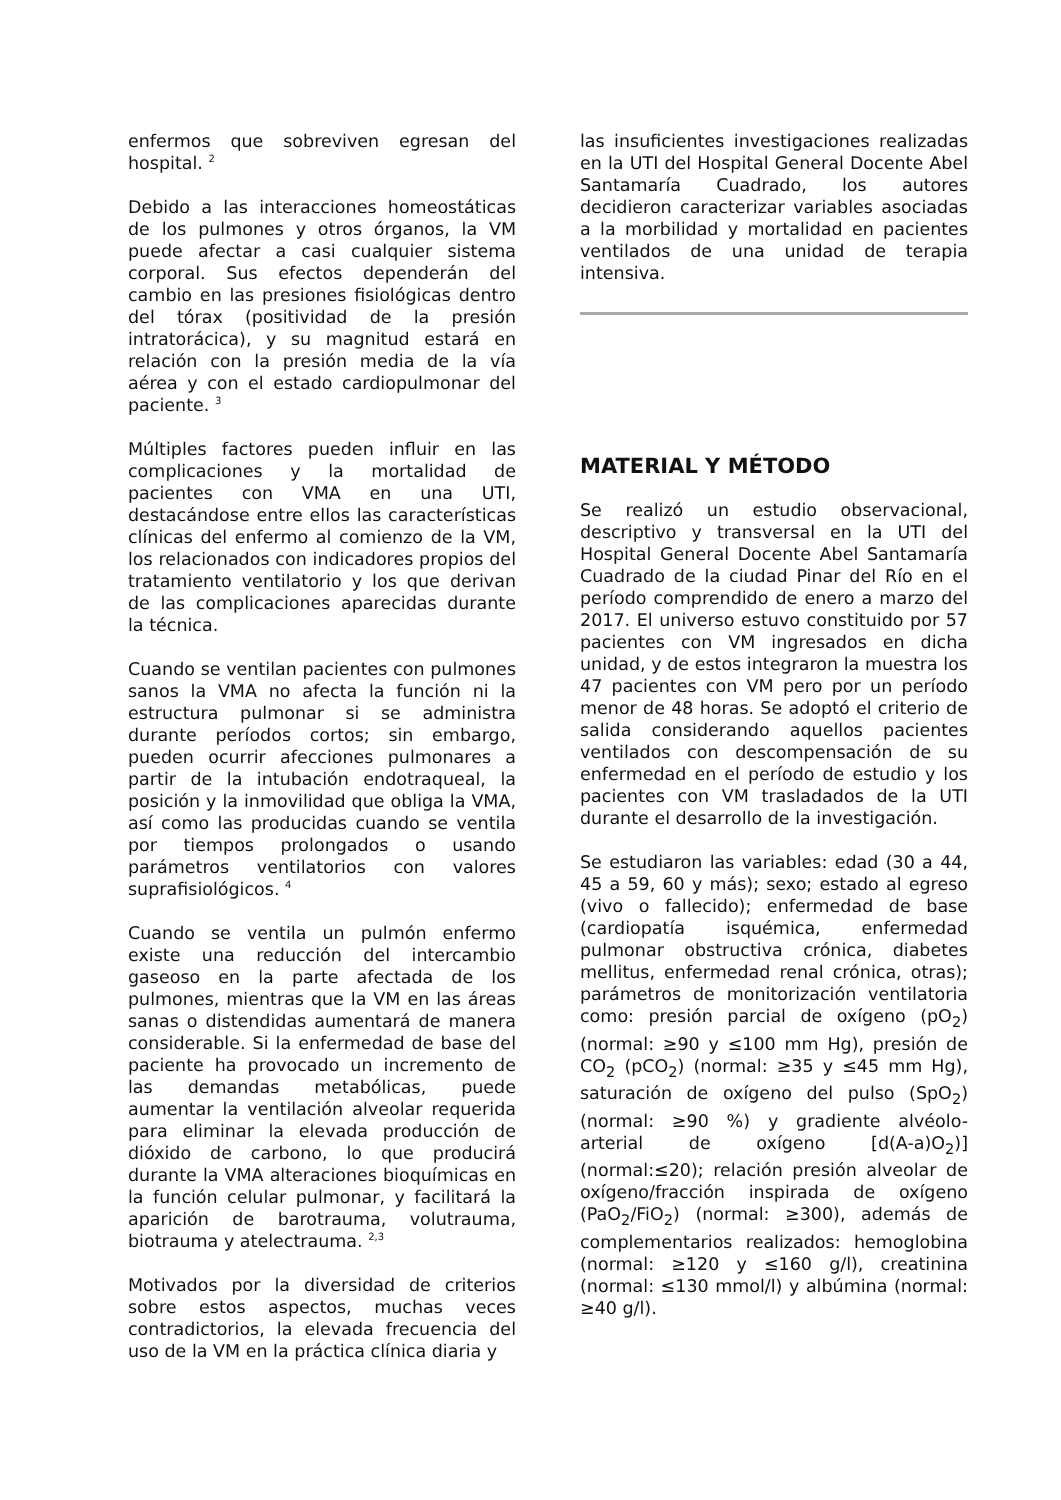enfermos que sobreviven egresan del hospital. <sup>2</sup>
Debido a las interacciones homeostáticas de los pulmones y otros órganos, la VM puede afectar a casi cualquier sistema corporal. Sus efectos dependerán del cambio en las presiones fisiológicas dentro del tórax (positividad de la presión intratorácica), y su magnitud estará en relación con la presión media de la vía aérea y con el estado cardiopulmonar del paciente. <sup>3</sup>
Múltiples factores pueden influir en las complicaciones y la mortalidad de pacientes con VMA en una UTI, destacándose entre ellos las características clínicas del enfermo al comienzo de la VM, los relacionados con indicadores propios del tratamiento ventilatorio y los que derivan de las complicaciones aparecidas durante la técnica.
Cuando se ventilan pacientes con pulmones sanos la VMA no afecta la función ni la estructura pulmonar si se administra durante períodos cortos; sin embargo, pueden ocurrir afecciones pulmonares a partir de la intubación endotraqueal, la posición y la inmovilidad que obliga la VMA, así como las producidas cuando se ventila por tiempos prolongados o usando parámetros ventilatorios con valores suprafisiológicos. <sup>4</sup>
Cuando se ventila un pulmón enfermo existe una reducción del intercambio gaseoso en la parte afectada de los pulmones, mientras que la VM en las áreas sanas o distendidas aumentará de manera considerable. Si la enfermedad de base del paciente ha provocado un incremento de las demandas metabólicas, puede aumentar la ventilación alveolar requerida para eliminar la elevada producción de dióxido de carbono, lo que producirá durante la VMA alteraciones bioquímicas en la función celular pulmonar, y facilitará la aparición de barotrauma, volutrauma, biotrauma y atelectrauma. <sup>2,3</sup>
Motivados por la diversidad de criterios sobre estos aspectos, muchas veces contradictorios, la elevada frecuencia del uso de la VM en la práctica clínica diaria y
las insuficientes investigaciones realizadas en la UTI del Hospital General Docente Abel Santamaría Cuadrado, los autores decidieron caracterizar variables asociadas a la morbilidad y mortalidad en pacientes ventilados de una unidad de terapia intensiva.
MATERIAL Y MÉTODO
Se realizó un estudio observacional, descriptivo y transversal en la UTI del Hospital General Docente Abel Santamaría Cuadrado de la ciudad Pinar del Río en el período comprendido de enero a marzo del 2017. El universo estuvo constituido por 57 pacientes con VM ingresados en dicha unidad, y de estos integraron la muestra los 47 pacientes con VM pero por un período menor de 48 horas. Se adoptó el criterio de salida considerando aquellos pacientes ventilados con descompensación de su enfermedad en el período de estudio y los pacientes con VM trasladados de la UTI durante el desarrollo de la investigación.
Se estudiaron las variables: edad (30 a 44, 45 a 59, 60 y más); sexo; estado al egreso (vivo o fallecido); enfermedad de base (cardiopatía isquémica, enfermedad pulmonar obstructiva crónica, diabetes mellitus, enfermedad renal crónica, otras); parámetros de monitorización ventilatoria como: presión parcial de oxígeno (pO<sub>2</sub>) (normal: ≥90 y ≤100 mm Hg), presión de CO<sub>2</sub> (pCO<sub>2</sub>) (normal: ≥35 y ≤45 mm Hg), saturación de oxígeno del pulso (SpO<sub>2</sub>) (normal: ≥90 %) y gradiente alvéolo-arterial de oxígeno [d(A-a)O<sub>2</sub>)] (normal:≤20); relación presión alveolar de oxígeno/fracción inspirada de oxígeno (PaO<sub>2</sub>/FiO<sub>2</sub>) (normal: ≥300), además de complementarios realizados: hemoglobina (normal: ≥120 y ≤160 g/l), creatinina (normal: ≤130 mmol/l) y albúmina (normal: ≥40 g/l).